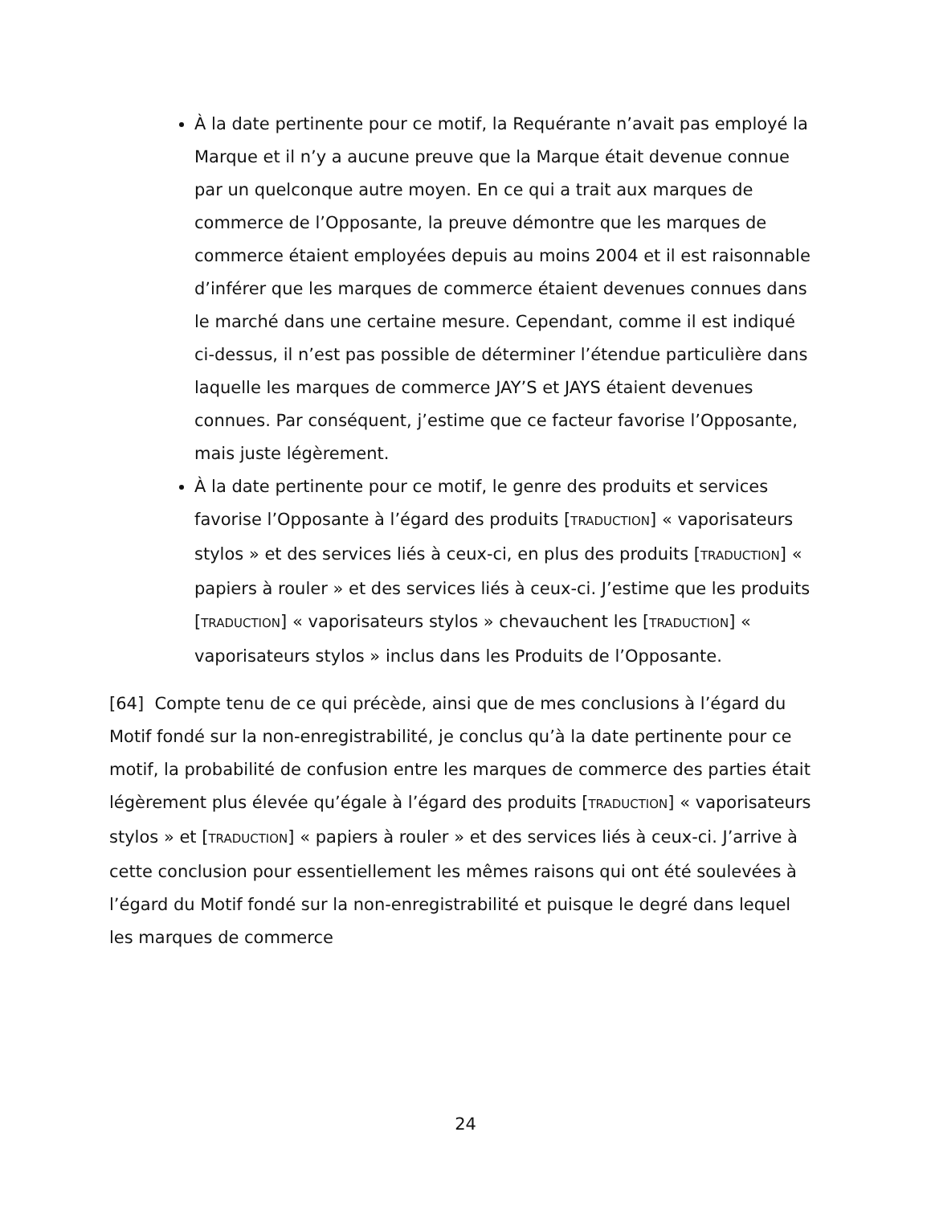À la date pertinente pour ce motif, la Requérante n’avait pas employé la Marque et il n’y a aucune preuve que la Marque était devenue connue par un quelconque autre moyen. En ce qui a trait aux marques de commerce de l’Opposante, la preuve démontre que les marques de commerce étaient employées depuis au moins 2004 et il est raisonnable d’inférer que les marques de commerce étaient devenues connues dans le marché dans une certaine mesure. Cependant, comme il est indiqué ci-dessus, il n’est pas possible de déterminer l’étendue particulière dans laquelle les marques de commerce JAY’S et JAYS étaient devenues connues. Par conséquent, j’estime que ce facteur favorise l’Opposante, mais juste légèrement.
À la date pertinente pour ce motif, le genre des produits et services favorise l’Opposante à l’égard des produits [TRADUCTION] « vaporisateurs stylos » et des services liés à ceux-ci, en plus des produits [TRADUCTION] « papiers à rouler » et des services liés à ceux-ci. J’estime que les produits [TRADUCTION] « vaporisateurs stylos » chevauchent les [TRADUCTION] « vaporisateurs stylos » inclus dans les Produits de l’Opposante.
[64] Compte tenu de ce qui précède, ainsi que de mes conclusions à l’égard du Motif fondé sur la non-enregistrabilité, je conclus qu’à la date pertinente pour ce motif, la probabilité de confusion entre les marques de commerce des parties était légèrement plus élevée qu’égale à l’égard des produits [TRADUCTION] « vaporisateurs stylos » et [TRADUCTION] « papiers à rouler » et des services liés à ceux-ci. J’arrive à cette conclusion pour essentiellement les mêmes raisons qui ont été soulevées à l’égard du Motif fondé sur la non-enregistrabilité et puisque le degré dans lequel les marques de commerce
24